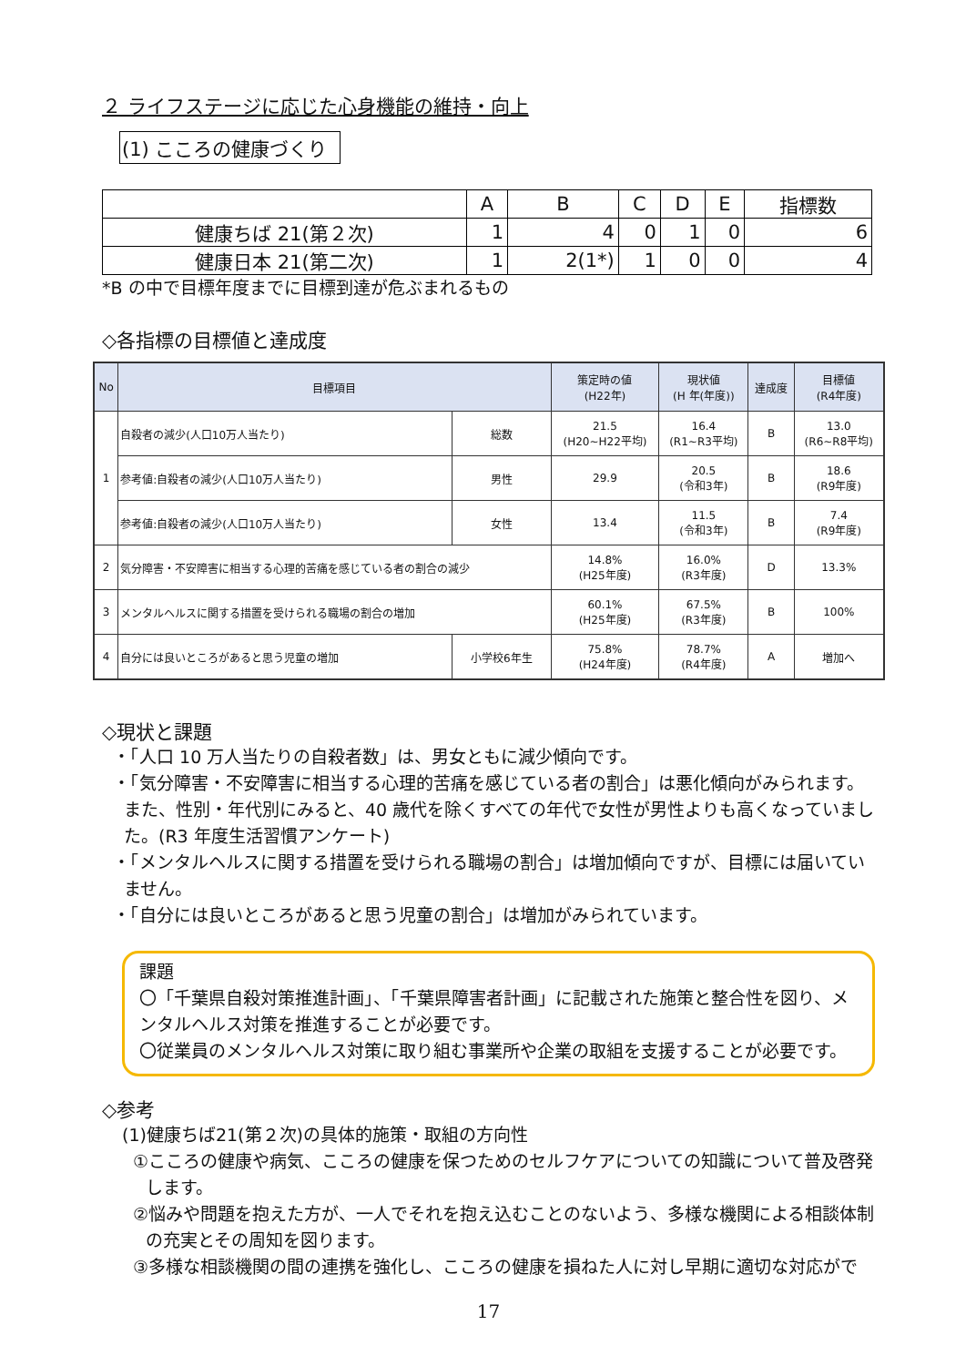２ ライフステージに応じた心身機能の維持・向上
(1) こころの健康づくり
| | A | B | C | D | E | 指標数 |
| --- | --- | --- | --- | --- | --- | --- |
| 健康ちば 21(第２次) | 1 | 4 | 0 | 1 | 0 | 6 |
| 健康日本 21(第二次) | 1 | 2(1*) | 1 | 0 | 0 | 4 |
*B の中で目標年度までに目標到達が危ぶまれるもの
◇各指標の目標値と達成度
| No | 目標項目 | | 策定時の値 (H22年) | 現状値 (H 年(年度)) | 達成度 | 目標値 (R4年度) |
| --- | --- | --- | --- | --- | --- | --- |
| 1 | 自殺者の減少(人口10万人当たり) | 総数 | 21.5 (H20~H22平均) | 16.4 (R1~R3平均) | B | 13.0 (R6~R8平均) |
| | 参考値:自殺者の減少(人口10万人当たり) | 男性 | 29.9 | 20.5 (令和3年) | B | 18.6 (R9年度) |
| | 参考値:自殺者の減少(人口10万人当たり) | 女性 | 13.4 | 11.5 (令和3年) | B | 7.4 (R9年度) |
| 2 | 気分障害・不安障害に相当する心理的苦痛を感じている者の割合の減少 | | 14.8% (H25年度) | 16.0% (R3年度) | D | 13.3% |
| 3 | メンタルヘルスに関する措置を受けられる職場の割合の増加 | | 60.1% (H25年度) | 67.5% (R3年度) | B | 100% |
| 4 | 自分には良いところがあると思う児童の増加 | 小学校6年生 | 75.8% (H24年度) | 78.7% (R4年度) | A | 増加へ |
◇現状と課題
・「人口 10 万人当たりの自殺者数」は、男女ともに減少傾向です。
・「気分障害・不安障害に相当する心理的苦痛を感じている者の割合」は悪化傾向がみられます。また、性別・年代別にみると、40 歳代を除くすべての年代で女性が男性よりも高くなっていました。(R3 年度生活習慣アンケート)
・「メンタルヘルスに関する措置を受けられる職場の割合」は増加傾向ですが、目標には届いていません。
・「自分には良いところがあると思う児童の割合」は増加がみられています。
課題
〇「千葉県自殺対策推進計画」、「千葉県障害者計画」に記載された施策と整合性を図り、メンタルヘルス対策を推進することが必要です。
〇従業員のメンタルヘルス対策に取り組む事業所や企業の取組を支援することが必要です。
◇参考
(1)健康ちば21(第２次)の具体的施策・取組の方向性
①こころの健康や病気、こころの健康を保つためのセルフケアについての知識について普及啓発します。
②悩みや問題を抱えた方が、一人でそれを抱え込むことのないよう、多様な機関による相談体制の充実とその周知を図ります。
③多様な相談機関の間の連携を強化し、こころの健康を損ねた人に対し早期に適切な対応がで
17